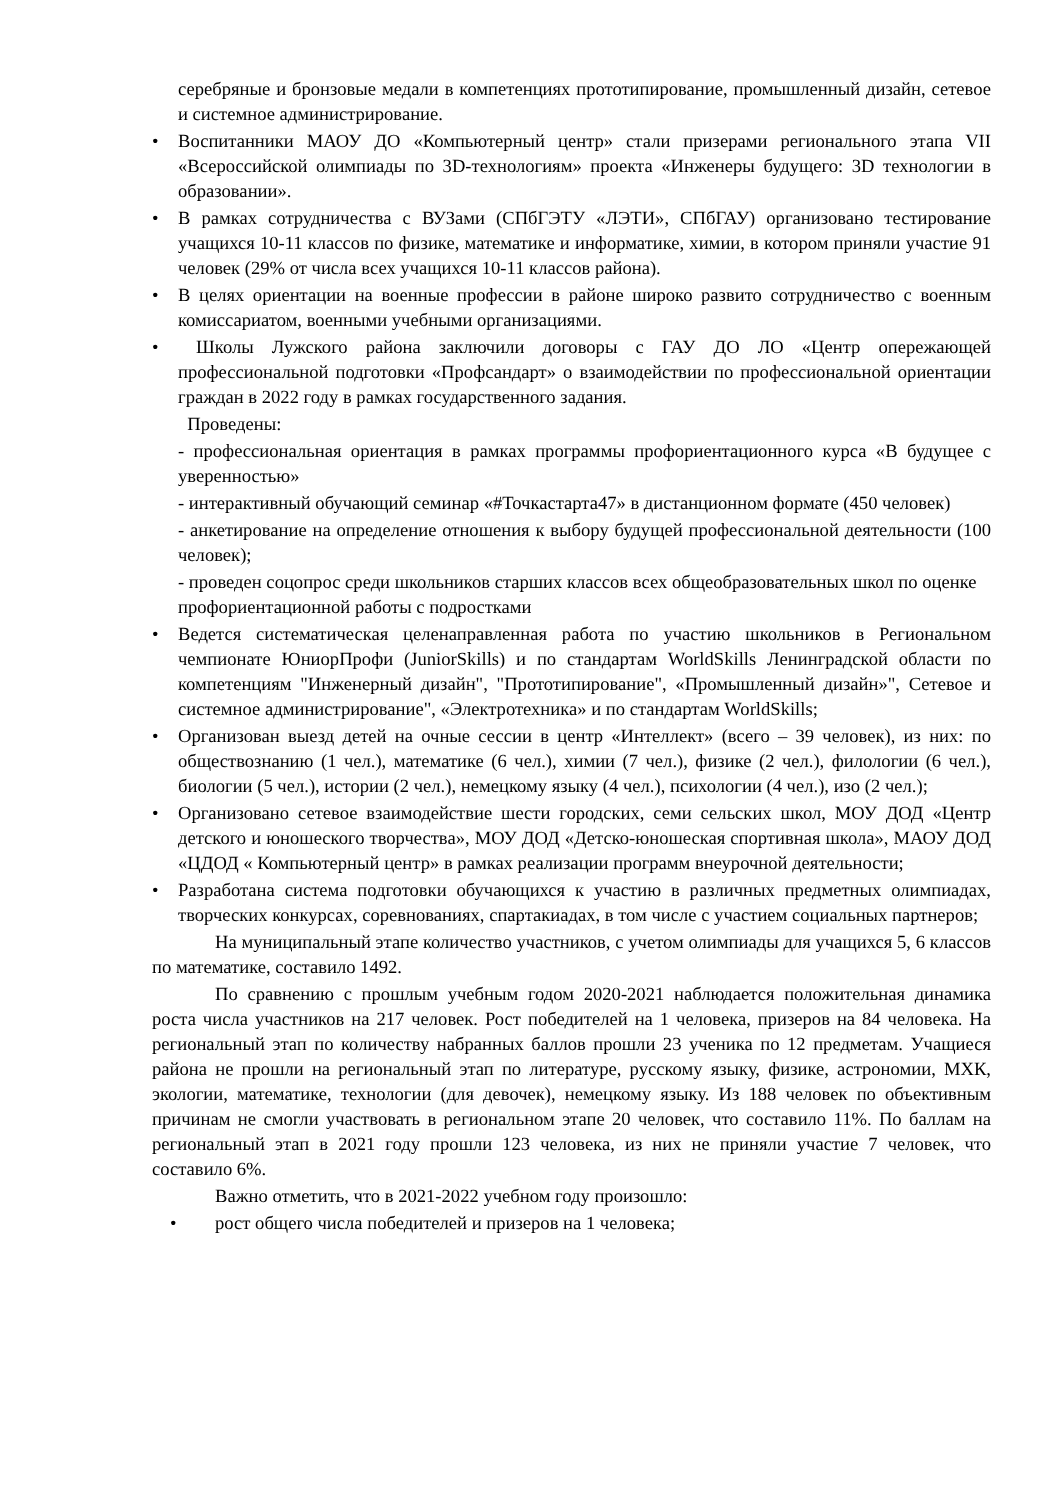серебряные и бронзовые медали в компетенциях прототипирование, промышленный дизайн, сетевое и системное администрирование.
• Воспитанники МАОУ ДО «Компьютерный центр» стали призерами регионального этапа VII «Всероссийской олимпиады по 3D-технологиям» проекта «Инженеры будущего: 3D технологии в образовании».
• В рамках сотрудничества с ВУЗами (СПбГЭТУ «ЛЭТИ», СПбГАУ) организовано тестирование учащихся 10-11 классов по физике, математике и информатике, химии, в котором приняли участие 91 человек (29% от числа всех учащихся 10-11 классов района).
• В целях ориентации на военные профессии в районе широко развито сотрудничество с военным комиссариатом, военными учебными организациями.
• Школы Лужского района заключили договоры с ГАУ ДО ЛО «Центр опережающей профессиональной подготовки «Профсандарт» о взаимодействии по профессиональной ориентации граждан в 2022 году в рамках государственного задания.
Проведены:
- профессиональная ориентация в рамках программы профориентационного курса «В будущее с уверенностью»
- интерактивный обучающий семинар «#Точкастарта47» в дистанционном формате (450 человек)
- анкетирование на определение отношения к выбору будущей профессиональной деятельности (100 человек);
- проведен соцопрос среди школьников старших классов всех общеобразовательных школ по оценке профориентационной работы с подростками
• Ведется систематическая целенаправленная работа по участию школьников в Региональном чемпионате ЮниорПрофи (JuniorSkills) и по стандартам WorldSkills Ленинградской области по компетенциям "Инженерный дизайн", "Прототипирование", «Промышленный дизайн»", Сетевое и системное администрирование", «Электротехника» и по стандартам WorldSkills;
• Организован выезд детей на очные сессии в центр «Интеллект» (всего – 39 человек), из них: по обществознанию (1 чел.), математике (6 чел.), химии (7 чел.), физике (2 чел.), филологии (6 чел.), биологии (5 чел.), истории (2 чел.), немецкому языку (4 чел.), психологии (4 чел.), изо (2 чел.);
• Организовано сетевое взаимодействие шести городских, семи сельских школ, МОУ ДОД «Центр детского и юношеского творчества», МОУ ДОД «Детско-юношеская спортивная школа», МАОУ ДОД «ЦДОД « Компьютерный центр» в рамках реализации программ внеурочной деятельности;
• Разработана система подготовки обучающихся к участию в различных предметных олимпиадах, творческих конкурсах, соревнованиях, спартакиадах, в том числе с участием социальных партнеров;
На муниципальный этапе количество участников, с учетом олимпиады для учащихся 5, 6 классов по математике, составило 1492.
По сравнению с прошлым учебным годом 2020-2021 наблюдается положительная динамика роста числа участников на 217 человек. Рост победителей на 1 человека, призеров на 84 человека. На региональный этап по количеству набранных баллов прошли 23 ученика по 12 предметам. Учащиеся района не прошли на региональный этап по литературе, русскому языку, физике, астрономии, МХК, экологии, математике, технологии (для девочек), немецкому языку. Из 188 человек по объективным причинам не смогли участвовать в региональном этапе 20 человек, что составило 11%. По баллам на региональный этап в 2021 году прошли 123 человека, из них не приняли участие 7 человек, что составило 6%.
Важно отметить, что в 2021-2022 учебном году произошло:
• рост общего числа победителей и призеров на 1 человека;